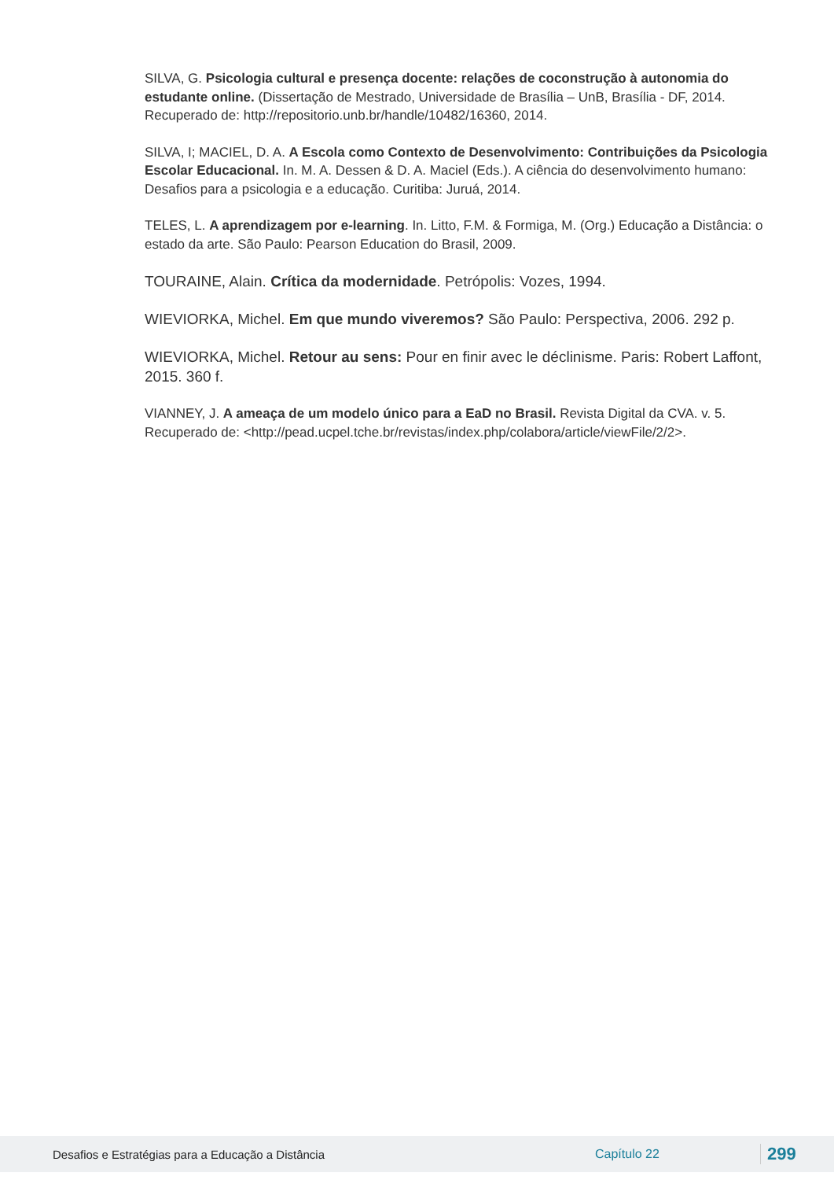SILVA, G. Psicologia cultural e presença docente: relações de coconstrução à autonomia do estudante online. (Dissertação de Mestrado, Universidade de Brasília – UnB, Brasília - DF, 2014. Recuperado de: http://repositorio.unb.br/handle/10482/16360, 2014.
SILVA, I; MACIEL, D. A. A Escola como Contexto de Desenvolvimento: Contribuições da Psicologia Escolar Educacional. In. M. A. Dessen & D. A. Maciel (Eds.). A ciência do desenvolvimento humano: Desafios para a psicologia e a educação. Curitiba: Juruá, 2014.
TELES, L. A aprendizagem por e-learning. In. Litto, F.M. & Formiga, M. (Org.) Educação a Distância: o estado da arte. São Paulo: Pearson Education do Brasil, 2009.
TOURAINE, Alain. Crítica da modernidade. Petrópolis: Vozes, 1994.
WIEVIORKA, Michel. Em que mundo viveremos? São Paulo: Perspectiva, 2006. 292 p.
WIEVIORKA, Michel. Retour au sens: Pour en finir avec le déclinisme. Paris: Robert Laffont, 2015. 360 f.
VIANNEY, J. A ameaça de um modelo único para a EaD no Brasil. Revista Digital da CVA. v. 5. Recuperado de: <http://pead.ucpel.tche.br/revistas/index.php/colabora/article/viewFile/2/2>.
Desafios e Estratégias para a Educação a Distância Capítulo 22 299